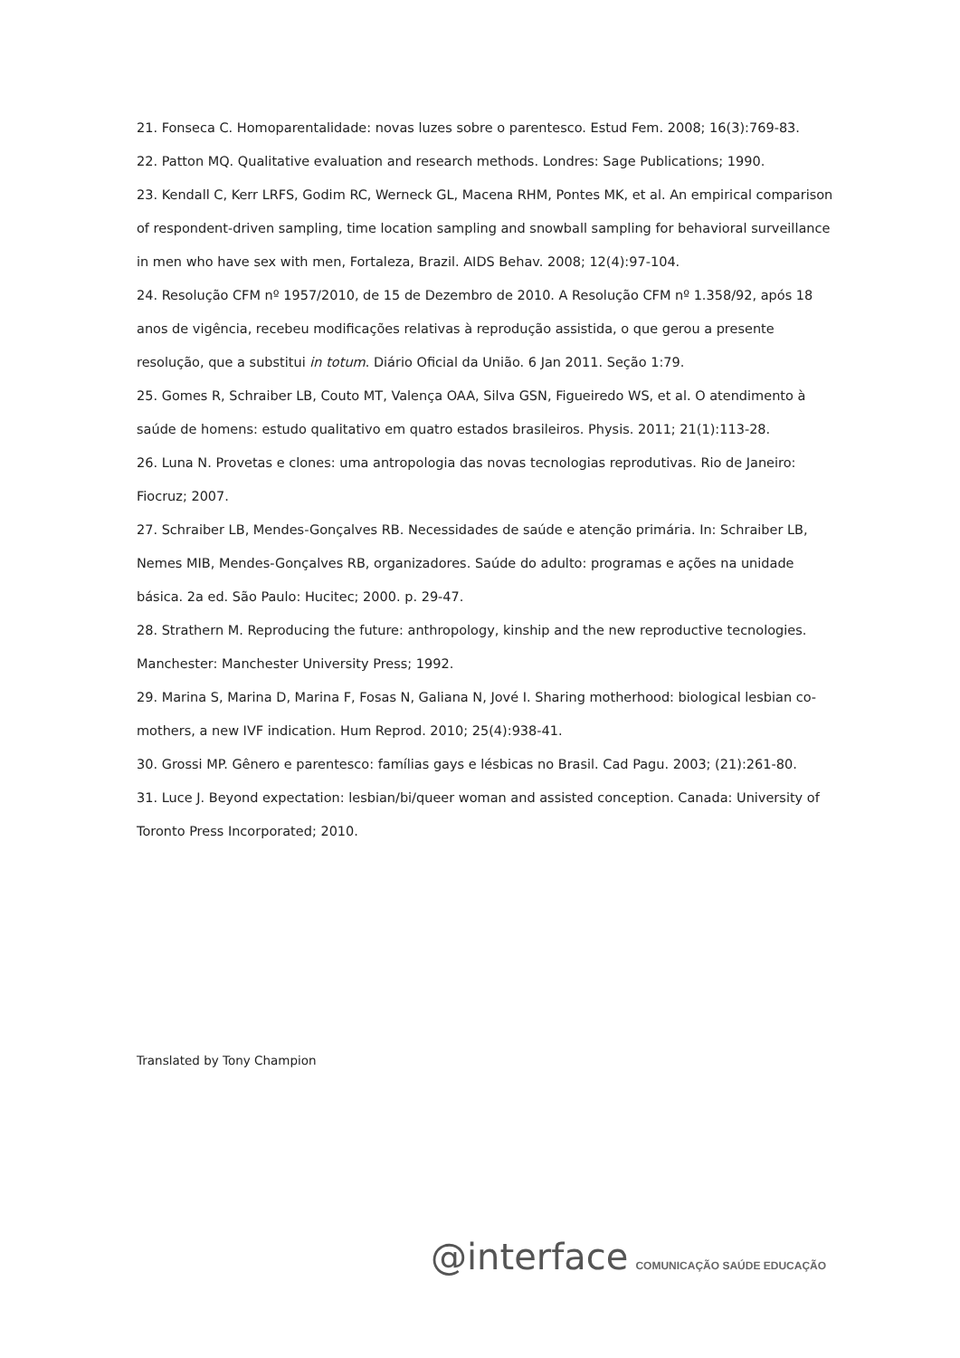21. Fonseca C. Homoparentalidade: novas luzes sobre o parentesco. Estud Fem. 2008; 16(3):769-83.
22. Patton MQ. Qualitative evaluation and research methods. Londres: Sage Publications; 1990.
23. Kendall C, Kerr LRFS, Godim RC, Werneck GL, Macena RHM, Pontes MK, et al. An empirical comparison of respondent-driven sampling, time location sampling and snowball sampling for behavioral surveillance in men who have sex with men, Fortaleza, Brazil. AIDS Behav. 2008; 12(4):97-104.
24. Resolução CFM nº 1957/2010, de 15 de Dezembro de 2010. A Resolução CFM nº 1.358/92, após 18 anos de vigência, recebeu modificações relativas à reprodução assistida, o que gerou a presente resolução, que a substitui in totum. Diário Oficial da União. 6 Jan 2011. Seção 1:79.
25. Gomes R, Schraiber LB, Couto MT, Valença OAA, Silva GSN, Figueiredo WS, et al. O atendimento à saúde de homens: estudo qualitativo em quatro estados brasileiros. Physis. 2011; 21(1):113-28.
26. Luna N. Provetas e clones: uma antropologia das novas tecnologias reprodutivas. Rio de Janeiro: Fiocruz; 2007.
27. Schraiber LB, Mendes-Gonçalves RB. Necessidades de saúde e atenção primária. In: Schraiber LB, Nemes MIB, Mendes-Gonçalves RB, organizadores. Saúde do adulto: programas e ações na unidade básica. 2a ed. São Paulo: Hucitec; 2000. p. 29-47.
28. Strathern M. Reproducing the future: anthropology, kinship and the new reproductive tecnologies. Manchester: Manchester University Press; 1992.
29. Marina S, Marina D, Marina F, Fosas N, Galiana N, Jové I. Sharing motherhood: biological lesbian co-mothers, a new IVF indication. Hum Reprod. 2010; 25(4):938-41.
30. Grossi MP. Gênero e parentesco: famílias gays e lésbicas no Brasil. Cad Pagu. 2003; (21):261-80.
31. Luce J. Beyond expectation: lesbian/bi/queer woman and assisted conception. Canada: University of Toronto Press Incorporated; 2010.
Translated by Tony Champion
@interface COMUNICAÇÃO SAÚDE EDUCAÇÃO